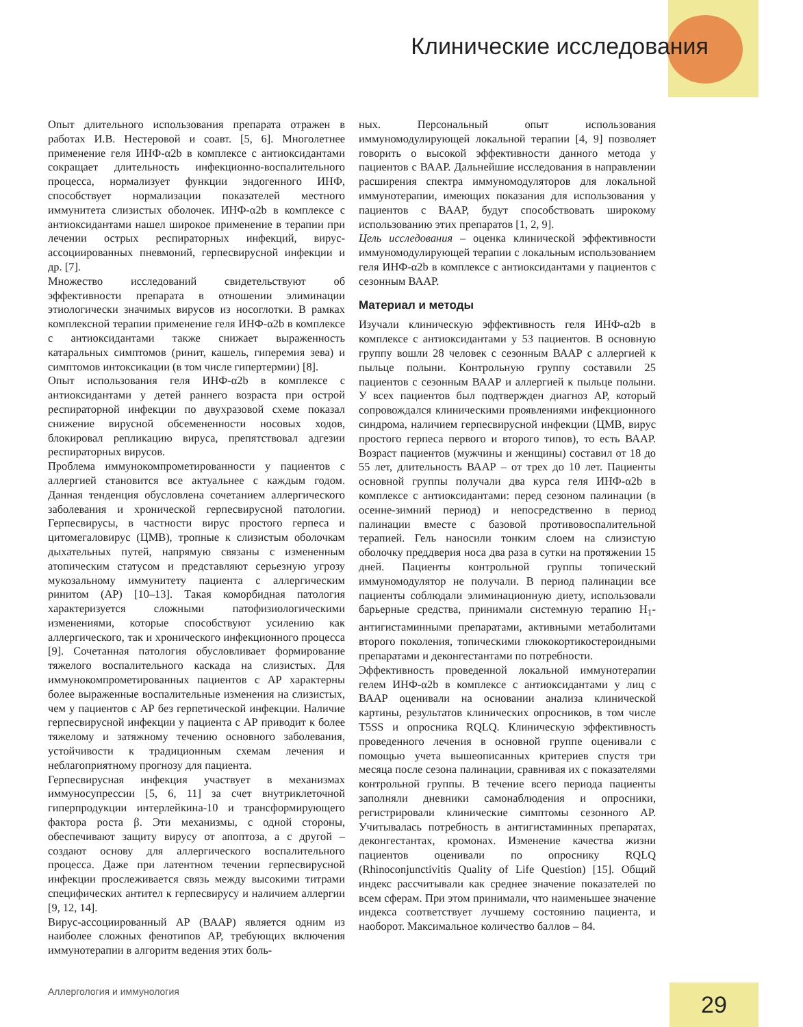Клинические исследования
Опыт длительного использования препарата отражен в работах И.В. Нестеровой и соавт. [5, 6]. Многолетнее применение геля ИНФ-α2b в комплексе с антиоксидантами сокращает длительность инфекционно-воспалительного процесса, нормализует функции эндогенного ИНФ, способствует нормализации показателей местного иммунитета слизистых оболочек. ИНФ-α2b в комплексе с антиоксидантами нашел широкое применение в терапии при лечении острых респираторных инфекций, вирус-ассоциированных пневмоний, герпесвирусной инфекции и др. [7].
Множество исследований свидетельствуют об эффективности препарата в отношении элиминации этиологически значимых вирусов из носоглотки. В рамках комплексной терапии применение геля ИНФ-α2b в комплексе с антиоксидантами также снижает выраженность катаральных симптомов (ринит, кашель, гиперемия зева) и симптомов интоксикации (в том числе гипертермии) [8].
Опыт использования геля ИНФ-α2b в комплексе с антиоксидантами у детей раннего возраста при острой респираторной инфекции по двухразовой схеме показал снижение вирусной обсемененности носовых ходов, блокировал репликацию вируса, препятствовал адгезии респираторных вирусов.
Проблема иммунокомпрометированности у пациентов с аллергией становится все актуальнее с каждым годом. Данная тенденция обусловлена сочетанием аллергического заболевания и хронической герпесвирусной патологии. Герпесвирусы, в частности вирус простого герпеса и цитомегаловирус (ЦМВ), тропные к слизистым оболочкам дыхательных путей, напрямую связаны с измененным атопическим статусом и представляют серьезную угрозу мукозальному иммунитету пациента с аллергическим ринитом (АР) [10–13]. Такая коморбидная патология характеризуется сложными патофизиологическими изменениями, которые способствуют усилению как аллергического, так и хронического инфекционного процесса [9]. Сочетанная патология обусловливает формирование тяжелого воспалительного каскада на слизистых. Для иммунокомпрометированных пациентов с АР характерны более выраженные воспалительные изменения на слизистых, чем у пациентов с АР без герпетической инфекции. Наличие герпесвирусной инфекции у пациента с АР приводит к более тяжелому и затяжному течению основного заболевания, устойчивости к традиционным схемам лечения и неблагоприятному прогнозу для пациента.
Герпесвирусная инфекция участвует в механизмах иммуносупрессии [5, 6, 11] за счет внутриклеточной гиперпродукции интерлейкина-10 и трансформирующего фактора роста β. Эти механизмы, с одной стороны, обеспечивают защиту вирусу от апоптоза, а с другой – создают основу для аллергического воспалительного процесса. Даже при латентном течении герпесвирусной инфекции прослеживается связь между высокими титрами специфических антител к герпесвирусу и наличием аллергии [9, 12, 14].
Вирус-ассоциированный АР (ВААР) является одним из наиболее сложных фенотипов АР, требующих включения иммунотерапии в алгоритм ведения этих боль-
ных. Персональный опыт использования иммуномодулирующей локальной терапии [4, 9] позволяет говорить о высокой эффективности данного метода у пациентов с ВААР. Дальнейшие исследования в направлении расширения спектра иммуномодуляторов для локальной иммунотерапии, имеющих показания для использования у пациентов с ВААР, будут способствовать широкому использованию этих препаратов [1, 2, 9].
Цель исследования – оценка клинической эффективности иммуномодулирующей терапии с локальным использованием геля ИНФ-α2b в комплексе с антиоксидантами у пациентов с сезонным ВААР.
Материал и методы
Изучали клиническую эффективность геля ИНФ-α2b в комплексе с антиоксидантами у 53 пациентов. В основную группу вошли 28 человек с сезонным ВААР с аллергией к пыльце полыни. Контрольную группу составили 25 пациентов с сезонным ВААР и аллергией к пыльце полыни. У всех пациентов был подтвержден диагноз АР, который сопровождался клиническими проявлениями инфекционного синдрома, наличием герпесвирусной инфекции (ЦМВ, вирус простого герпеса первого и второго типов), то есть ВААР. Возраст пациентов (мужчины и женщины) составил от 18 до 55 лет, длительность ВААР – от трех до 10 лет. Пациенты основной группы получали два курса геля ИНФ-α2b в комплексе с антиоксидантами: перед сезоном палинации (в осенне-зимний период) и непосредственно в период палинации вместе с базовой противовоспалительной терапией. Гель наносили тонким слоем на слизистую оболочку преддверия носа два раза в сутки на протяжении 15 дней. Пациенты контрольной группы топический иммуномодулятор не получали. В период палинации все пациенты соблюдали элиминационную диету, использовали барьерные средства, принимали системную терапию H<sub>1</sub>-антигистаминными препаратами, активными метаболитами второго поколения, топическими глюкокортикостероидными препаратами и деконгестантами по потребности.
Эффективность проведенной локальной иммунотерапии гелем ИНФ-α2b в комплексе с антиоксидантами у лиц с ВААР оценивали на основании анализа клинической картины, результатов клинических опросников, в том числе T5SS и опросника RQLQ. Клиническую эффективность проведенного лечения в основной группе оценивали с помощью учета вышеописанных критериев спустя три месяца после сезона палинации, сравнивая их с показателями контрольной группы. В течение всего периода пациенты заполняли дневники самонаблюдения и опросники, регистрировали клинические симптомы сезонного АР. Учитывалась потребность в антигистаминных препаратах, деконгестантах, кромонах. Изменение качества жизни пациентов оценивали по опроснику RQLQ (Rhinoconjunctivitis Quality of Life Question) [15]. Общий индекс рассчитывали как среднее значение показателей по всем сферам. При этом принимали, что наименьшее значение индекса соответствует лучшему состоянию пациента, и наоборот. Максимальное количество баллов – 84.
Аллергология и иммунология 29